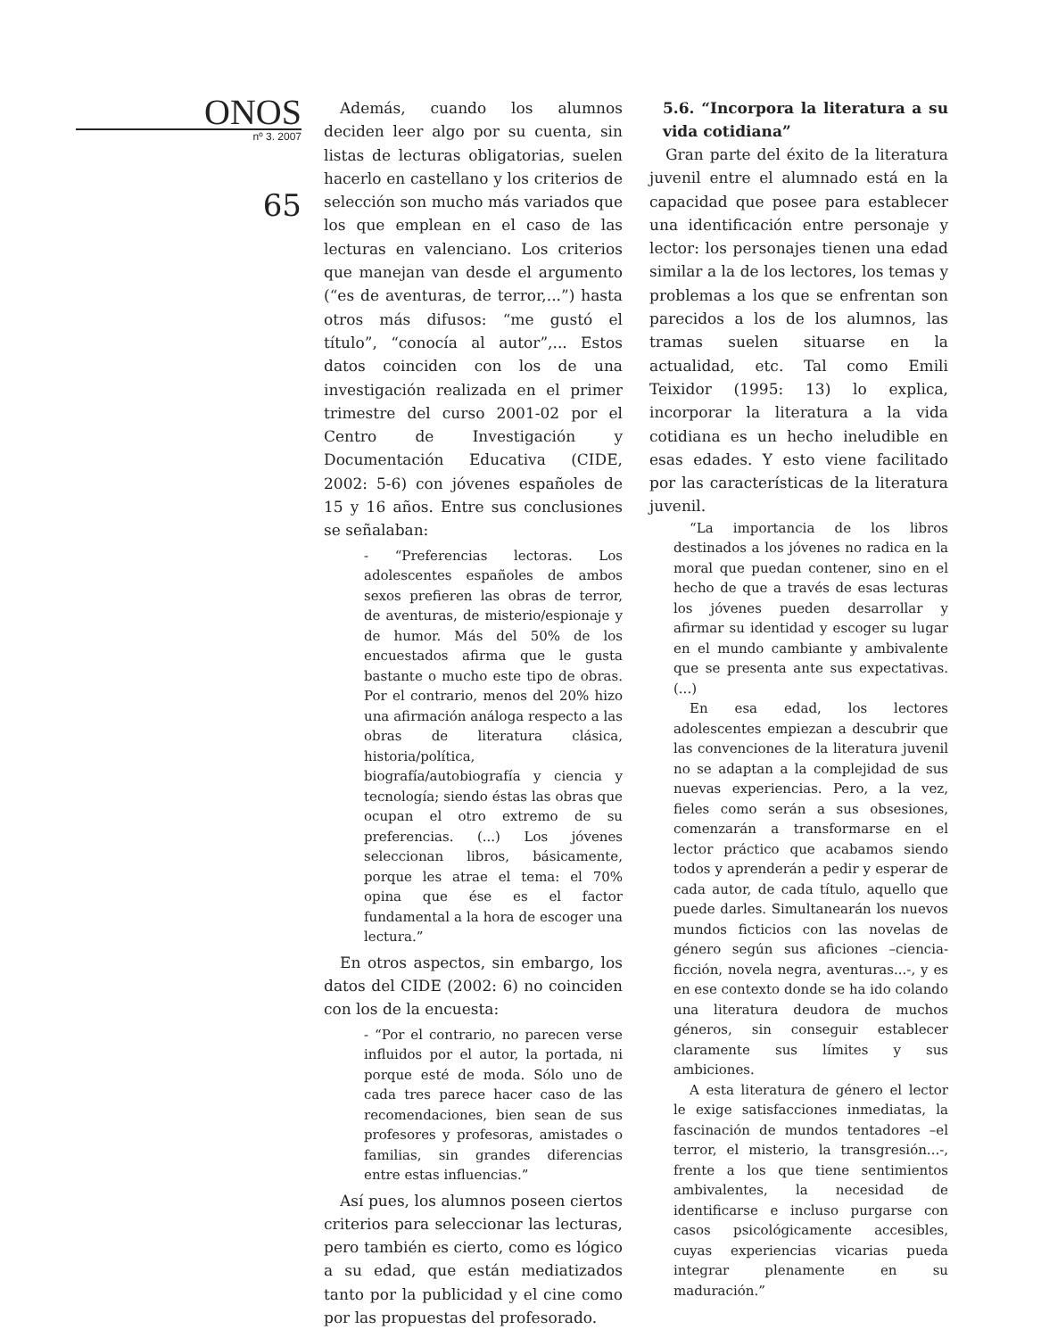ONOS
nº 3. 2007
65
Además, cuando los alumnos deciden leer algo por su cuenta, sin listas de lecturas obligatorias, suelen hacerlo en castellano y los criterios de selección son mucho más variados que los que emplean en el caso de las lecturas en valenciano. Los criterios que manejan van desde el argumento (“es de aventuras, de terror,...”) hasta otros más difusos: “me gustó el título”, “conocía al autor”,... Estos datos coinciden con los de una investigación realizada en el primer trimestre del curso 2001-02 por el Centro de Investigación y Documentación Educativa (CIDE, 2002: 5-6) con jóvenes españoles de 15 y 16 años. Entre sus conclusiones se señalaban:
- “Preferencias lectoras. Los adolescentes españoles de ambos sexos prefieren las obras de terror, de aventuras, de misterio/espionaje y de humor. Más del 50% de los encuestados afirma que le gusta bastante o mucho este tipo de obras. Por el contrario, menos del 20% hizo una afirmación análoga respecto a las obras de literatura clásica, historia/política, biografía/autobiografía y ciencia y tecnología; siendo éstas las obras que ocupan el otro extremo de su preferencias. (...) Los jóvenes seleccionan libros, básicamente, porque les atrae el tema: el 70% opina que ése es el factor fundamental a la hora de escoger una lectura.”
En otros aspectos, sin embargo, los datos del CIDE (2002: 6) no coinciden con los de la encuesta:
- “Por el contrario, no parecen verse influidos por el autor, la portada, ni porque esté de moda. Sólo uno de cada tres parece hacer caso de las recomendaciones, bien sean de sus profesores y profesoras, amistades o familias, sin grandes diferencias entre estas influencias.”
Así pues, los alumnos poseen ciertos criterios para seleccionar las lecturas, pero también es cierto, como es lógico a su edad, que están mediatizados tanto por la publicidad y el cine como por las propuestas del profesorado.
5.6. “Incorpora la literatura a su vida cotidiana”
Gran parte del éxito de la literatura juvenil entre el alumnado está en la capacidad que posee para establecer una identificación entre personaje y lector: los personajes tienen una edad similar a la de los lectores, los temas y problemas a los que se enfrentan son parecidos a los de los alumnos, las tramas suelen situarse en la actualidad, etc. Tal como Emili Teixidor (1995: 13) lo explica, incorporar la literatura a la vida cotidiana es un hecho ineludible en esas edades. Y esto viene facilitado por las características de la literatura juvenil.
“La importancia de los libros destinados a los jóvenes no radica en la moral que puedan contener, sino en el hecho de que a través de esas lecturas los jóvenes pueden desarrollar y afirmar su identidad y escoger su lugar en el mundo cambiante y ambivalente que se presenta ante sus expectativas. (...)
En esa edad, los lectores adolescentes empiezan a descubrir que las convenciones de la literatura juvenil no se adaptan a la complejidad de sus nuevas experiencias. Pero, a la vez, fieles como serán a sus obsesiones, comenzarán a transformarse en el lector práctico que acabamos siendo todos y aprenderán a pedir y esperar de cada autor, de cada título, aquello que puede darles. Simultanearán los nuevos mundos ficticios con las novelas de género según sus aficiones –ciencia-ficción, novela negra, aventuras...-, y es en ese contexto donde se ha ido colando una literatura deudora de muchos géneros, sin conseguir establecer claramente sus límites y sus ambiciones.
A esta literatura de género el lector le exige satisfacciones inmediatas, la fascinación de mundos tentadores –el terror, el misterio, la transgresión...-, frente a los que tiene sentimientos ambivalentes, la necesidad de identificarse e incluso purgarse con casos psicológicamente accesibles, cuyas experiencias vicarias pueda integrar plenamente en su maduración.”